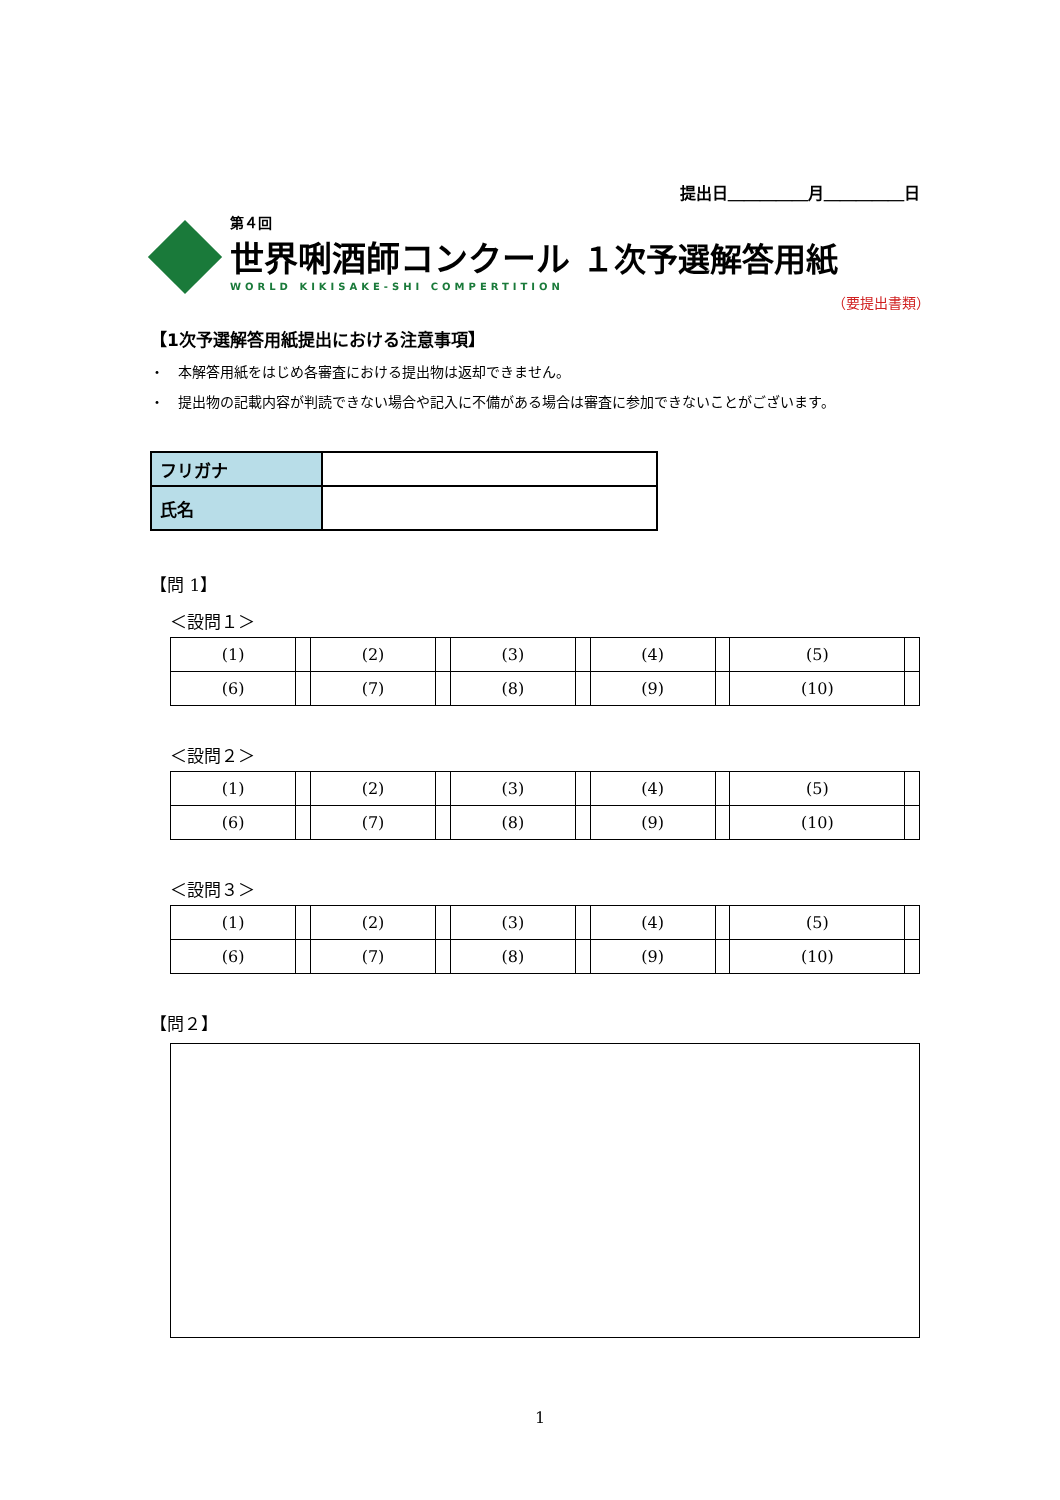提出日＿＿＿＿＿月＿＿＿＿＿日
第４回
世界唎酒師コンクール １次予選解答用紙
WORLD KIKISAKE-SHI COMPERTITION
（要提出書類）
【1次予選解答用紙提出における注意事項】
・　本解答用紙をはじめ各審査における提出物は返却できません。
・　提出物の記載内容が判読できない場合や記入に不備がある場合は審査に参加できないことがございます。
| フリガナ | |
| 氏名 | |
【問 1】
＜設問１＞
| (1) | | (2) | | (3) | | (4) | | (5) | |
| (6) | | (7) | | (8) | | (9) | | (10) | |
＜設問２＞
| (1) | | (2) | | (3) | | (4) | | (5) | |
| (6) | | (7) | | (8) | | (9) | | (10) | |
＜設問３＞
| (1) | | (2) | | (3) | | (4) | | (5) | |
| (6) | | (7) | | (8) | | (9) | | (10) | |
【問２】
1